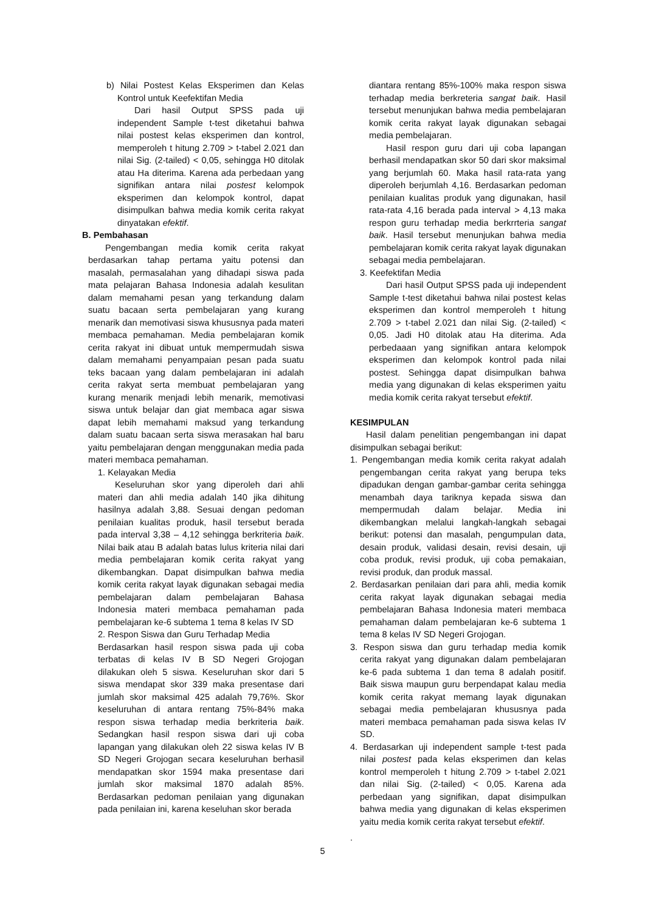b) Nilai Postest Kelas Eksperimen dan Kelas Kontrol untuk Keefektifan Media
Dari hasil Output SPSS pada uji independent Sample t-test diketahui bahwa nilai postest kelas eksperimen dan kontrol, memperoleh t hitung 2.709 > t-tabel 2.021 dan nilai Sig. (2-tailed) < 0,05, sehingga H0 ditolak atau Ha diterima. Karena ada perbedaan yang signifikan antara nilai postest kelompok eksperimen dan kelompok kontrol, dapat disimpulkan bahwa media komik cerita rakyat dinyatakan efektif.
B. Pembahasan
Pengembangan media komik cerita rakyat berdasarkan tahap pertama yaitu potensi dan masalah, permasalahan yang dihadapi siswa pada mata pelajaran Bahasa Indonesia adalah kesulitan dalam memahami pesan yang terkandung dalam suatu bacaan serta pembelajaran yang kurang menarik dan memotivasi siswa khususnya pada materi membaca pemahaman. Media pembelajaran komik cerita rakyat ini dibuat untuk mempermudah siswa dalam memahami penyampaian pesan pada suatu teks bacaan yang dalam pembelajaran ini adalah cerita rakyat serta membuat pembelajaran yang kurang menarik menjadi lebih menarik, memotivasi siswa untuk belajar dan giat membaca agar siswa dapat lebih memahami maksud yang terkandung dalam suatu bacaan serta siswa merasakan hal baru yaitu pembelajaran dengan menggunakan media pada materi membaca pemahaman.
1. Kelayakan Media
Keseluruhan skor yang diperoleh dari ahli materi dan ahli media adalah 140 jika dihitung hasilnya adalah 3,88. Sesuai dengan pedoman penilaian kualitas produk, hasil tersebut berada pada interval 3,38 – 4,12 sehingga berkriteria baik. Nilai baik atau B adalah batas lulus kriteria nilai dari media pembelajaran komik cerita rakyat yang dikembangkan. Dapat disimpulkan bahwa media komik cerita rakyat layak digunakan sebagai media pembelajaran dalam pembelajaran Bahasa Indonesia materi membaca pemahaman pada pembelajaran ke-6 subtema 1 tema 8 kelas IV SD
2. Respon Siswa dan Guru Terhadap Media
Berdasarkan hasil respon siswa pada uji coba terbatas di kelas IV B SD Negeri Grojogan dilakukan oleh 5 siswa. Keseluruhan skor dari 5 siswa mendapat skor 339 maka presentase dari jumlah skor maksimal 425 adalah 79,76%. Skor keseluruhan di antara rentang 75%-84% maka respon siswa terhadap media berkriteria baik. Sedangkan hasil respon siswa dari uji coba lapangan yang dilakukan oleh 22 siswa kelas IV B SD Negeri Grojogan secara keseluruhan berhasil mendapatkan skor 1594 maka presentase dari jumlah skor maksimal 1870 adalah 85%. Berdasarkan pedoman penilaian yang digunakan pada penilaian ini, karena keseluhan skor berada
diantara rentang 85%-100% maka respon siswa terhadap media berkreteria sangat baik. Hasil tersebut menunjukan bahwa media pembelajaran komik cerita rakyat layak digunakan sebagai media pembelajaran.
Hasil respon guru dari uji coba lapangan berhasil mendapatkan skor 50 dari skor maksimal yang berjumlah 60. Maka hasil rata-rata yang diperoleh berjumlah 4,16. Berdasarkan pedoman penilaian kualitas produk yang digunakan, hasil rata-rata 4,16 berada pada interval > 4,13 maka respon guru terhadap media berkrrteria sangat baik. Hasil tersebut menunjukan bahwa media pembelajaran komik cerita rakyat layak digunakan sebagai media pembelajaran.
3. Keefektifan Media
Dari hasil Output SPSS pada uji independent Sample t-test diketahui bahwa nilai postest kelas eksperimen dan kontrol memperoleh t hitung 2.709 > t-tabel 2.021 dan nilai Sig. (2-tailed) < 0,05. Jadi H0 ditolak atau Ha diterima. Ada perbedaaan yang signifikan antara kelompok eksperimen dan kelompok kontrol pada nilai postest. Sehingga dapat disimpulkan bahwa media yang digunakan di kelas eksperimen yaitu media komik cerita rakyat tersebut efektif.
KESIMPULAN
Hasil dalam penelitian pengembangan ini dapat disimpulkan sebagai berikut:
1. Pengembangan media komik cerita rakyat adalah pengembangan cerita rakyat yang berupa teks dipadukan dengan gambar-gambar cerita sehingga menambah daya tariknya kepada siswa dan mempermudah dalam belajar. Media ini dikembangkan melalui langkah-langkah sebagai berikut: potensi dan masalah, pengumpulan data, desain produk, validasi desain, revisi desain, uji coba produk, revisi produk, uji coba pemakaian, revisi produk, dan produk massal.
2. Berdasarkan penilaian dari para ahli, media komik cerita rakyat layak digunakan sebagai media pembelajaran Bahasa Indonesia materi membaca pemahaman dalam pembelajaran ke-6 subtema 1 tema 8 kelas IV SD Negeri Grojogan.
3. Respon siswa dan guru terhadap media komik cerita rakyat yang digunakan dalam pembelajaran ke-6 pada subtema 1 dan tema 8 adalah positif. Baik siswa maupun guru berpendapat kalau media komik cerita rakyat memang layak digunakan sebagai media pembelajaran khususnya pada materi membaca pemahaman pada siswa kelas IV SD.
4. Berdasarkan uji independent sample t-test pada nilai postest pada kelas eksperimen dan kelas kontrol memperoleh t hitung 2.709 > t-tabel 2.021 dan nilai Sig. (2-tailed) < 0,05. Karena ada perbedaan yang signifikan, dapat disimpulkan bahwa media yang digunakan di kelas eksperimen yaitu media komik cerita rakyat tersebut efektif.
.
5